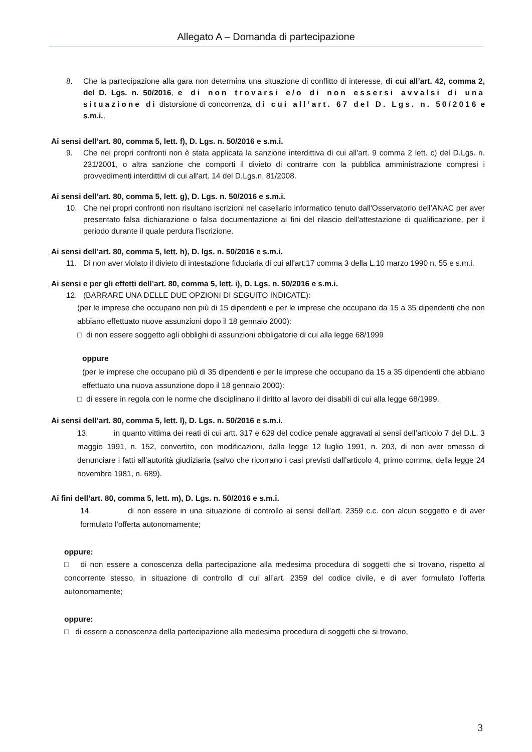Allegato A – Domanda di partecipazione
8. Che la partecipazione alla gara non determina una situazione di conflitto di interesse, di cui all’art. 42, comma 2, del D. Lgs. n. 50/2016, e di non trovarsi e/o di non essersi avvalsi di una situazione di distorsione di concorrenza, di cui all’art. 67 del D. Lgs. n. 50/2016 e s.m.i..
Ai sensi dell’art. 80, comma 5, lett. f), D. Lgs. n. 50/2016 e s.m.i.
9. Che nei propri confronti non è stata applicata la sanzione interdittiva di cui all'art. 9 comma 2 lett. c) del D.Lgs. n. 231/2001, o altra sanzione che comporti il divieto di contrarre con la pubblica amministrazione compresi i provvedimenti interdittivi di cui all'art. 14 del D.Lgs.n. 81/2008.
Ai sensi dell’art. 80, comma 5, lett. g), D. Lgs. n. 50/2016 e s.m.i.
10. Che nei propri confronti non risultano iscrizioni nel casellario informatico tenuto dall'Osservatorio dell’ANAC per aver presentato falsa dichiarazione o falsa documentazione ai fini del rilascio dell'attestazione di qualificazione, per il periodo durante il quale perdura l'iscrizione.
Ai sensi dell’art. 80, comma 5, lett. h), D. lgs. n. 50/2016 e s.m.i.
11. Di non aver violato il divieto di intestazione fiduciaria di cui all'art.17 comma 3 della L.10 marzo 1990 n. 55 e s.m.i.
Ai sensi e per gli effetti dell’art. 80, comma 5, lett. i), D. Lgs. n. 50/2016 e s.m.i.
12. (BARRARE UNA DELLE DUE OPZIONI DI SEGUITO INDICATE):
(per le imprese che occupano non più di 15 dipendenti e per le imprese che occupano da 15 a 35 dipendenti che non abbiano effettuato nuove assunzioni dopo il 18 gennaio 2000):
□ di non essere soggetto agli obblighi di assunzioni obbligatorie di cui alla legge 68/1999
oppure
(per le imprese che occupano più di 35 dipendenti e per le imprese che occupano da 15 a 35 dipendenti che abbiano effettuato una nuova assunzione dopo il 18 gennaio 2000):
□ di essere in regola con le norme che disciplinano il diritto al lavoro dei disabili di cui alla legge 68/1999.
Ai sensi dell’art. 80, comma 5, lett. l), D. Lgs. n. 50/2016 e s.m.i.
13. in quanto vittima dei reati di cui artt. 317 e 629 del codice penale aggravati ai sensi dell’articolo 7 del D.L. 3 maggio 1991, n. 152, convertito, con modificazioni, dalla legge 12 luglio 1991, n. 203, di non aver omesso di denunciare i fatti all’autorità giudiziaria (salvo che ricorrano i casi previsti dall’articolo 4, primo comma, della legge 24 novembre 1981, n. 689).
Ai fini dell’art. 80, comma 5, lett. m), D. Lgs. n. 50/2016 e s.m.i.
14. di non essere in una situazione di controllo ai sensi dell’art. 2359 c.c. con alcun soggetto e di aver formulato l’offerta autonomamente;
oppure:
□ di non essere a conoscenza della partecipazione alla medesima procedura di soggetti che si trovano, rispetto al concorrente stesso, in situazione di controllo di cui all’art. 2359 del codice civile, e di aver formulato l’offerta autonomamente;
oppure:
□ di essere a conoscenza della partecipazione alla medesima procedura di soggetti che si trovano,
3